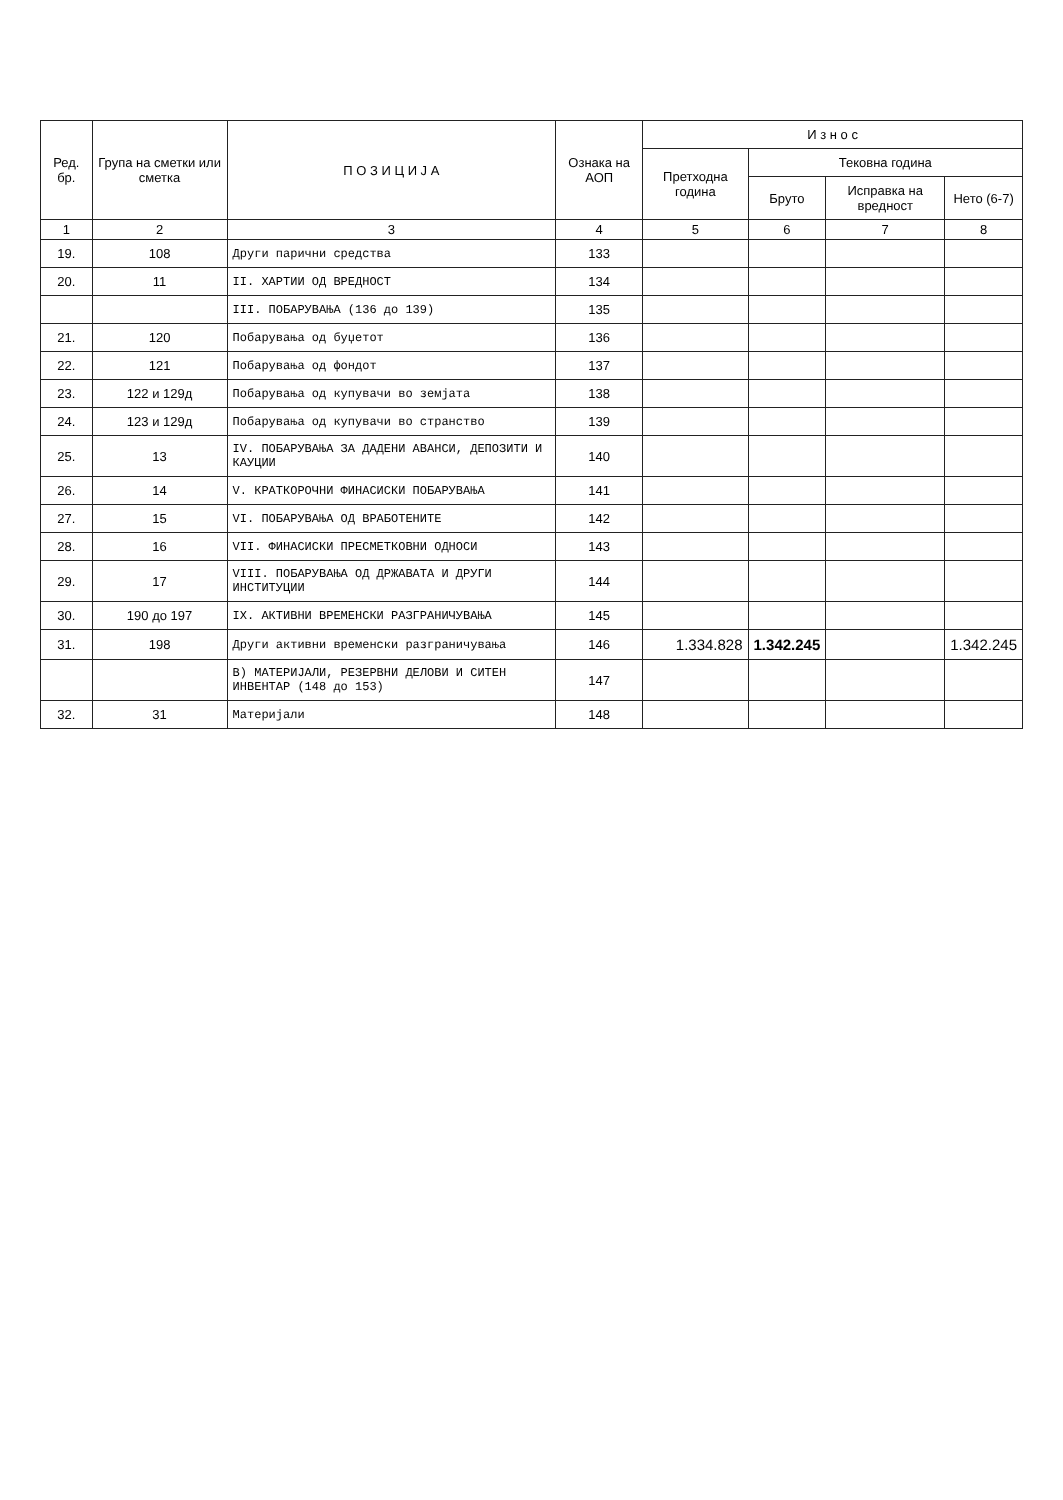| Ред. бр. | Група на сметки или сметка | П О З И Ц И Ј А | Ознака на АОП | И з н о с | | | |
| --- | --- | --- | --- | --- | --- | --- | --- |
| | | | | Претходна година | Тековна година | | |
| | | | | | Бруто | Исправка на вредност | Нето (6-7) |
| 1 | 2 | 3 | 4 | 5 | 6 | 7 | 8 |
| 19. | 108 | Други парични средства | 133 | | | | |
| 20. | 11 | II. ХАРТИИ ОД ВРЕДНОСТ | 134 | | | | |
| | | III. ПОБАРУВАЊА (136 до 139) | 135 | | | | |
| 21. | 120 | Побарувања од буџетот | 136 | | | | |
| 22. | 121 | Побарувања од фондот | 137 | | | | |
| 23. | 122 и 129д | Побарувања од купувачи во земјата | 138 | | | | |
| 24. | 123 и 129д | Побарувања од купувачи во странство | 139 | | | | |
| 25. | 13 | IV. ПОБАРУВАЊА ЗА ДАДЕНИ АВАНСИ, ДЕПОЗИТИ И КАУЦИИ | 140 | | | | |
| 26. | 14 | V. КРАТКОРОЧНИ ФИНАСИСКИ ПОБАРУВАЊА | 141 | | | | |
| 27. | 15 | VI. ПОБАРУВАЊА ОД ВРАБОТЕНИТЕ | 142 | | | | |
| 28. | 16 | VII. ФИНАСИСКИ ПРЕСМЕТКОВНИ ОДНОСИ | 143 | | | | |
| 29. | 17 | VIII. ПОБАРУВАЊА ОД ДРЖАВАТА И ДРУГИ ИНСТИТУЦИИ | 144 | | | | |
| 30. | 190 до 197 | IX. АКТИВНИ ВРЕМЕНСКИ РАЗГРАНИЧУВАЊА | 145 | | | | |
| 31. | 198 | Други активни временски разграничувања | 146 | 1.334.828 | 1.342.245 | | 1.342.245 |
| | | В) МАТЕРИЈАЛИ, РЕЗЕРВНИ ДЕЛОВИ И СИТЕН ИНВЕНТАР (148 до 153) | 147 | | | | |
| 32. | 31 | Материјали | 148 | | | | |